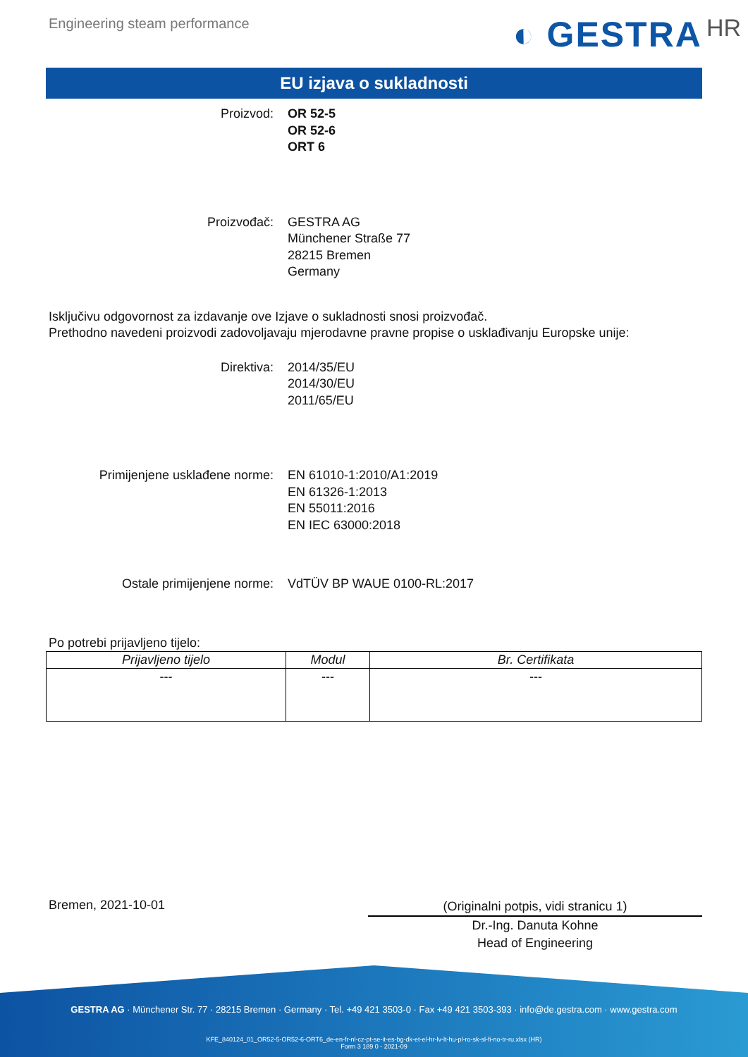Engineering steam performance
◐ GESTRA HR
EU izjava o sukladnosti
Proizvod: OR 52-5
OR 52-6
ORT 6
Proizvođač: GESTRA AG
Münchener Straße 77
28215 Bremen
Germany
Isključivu odgovornost za izdavanje ove Izjave o sukladnosti snosi proizvođač.
Prethodno navedeni proizvodi zadovoljavaju mjerodavne pravne propise o usklađivanju Europske unije:
Direktiva: 2014/35/EU
2014/30/EU
2011/65/EU
Primijenjene usklađene norme: EN 61010-1:2010/A1:2019
EN 61326-1:2013
EN 55011:2016
EN IEC 63000:2018
Ostale primijenjene norme: VdTÜV BP WAUE 0100-RL:2017
Po potrebi prijavljeno tijelo:
| Prijavljeno tijelo | Modul | Br. Certifikata |
| --- | --- | --- |
| --- | --- | --- |
Bremen, 2021-10-01
(Originalni potpis, vidi stranicu 1)
Dr.-Ing. Danuta Kohne
Head of Engineering
GESTRA AG · Münchener Str. 77 · 28215 Bremen · Germany · Tel. +49 421 3503-0 · Fax +49 421 3503-393 · info@de.gestra.com · www.gestra.com
KFE_840124_01_OR52-5-OR52-6-ORT6_de-en-fr-nl-cz-pt-se-it-es-bg-dk-et-el-hr-lv-lt-hu-pl-ro-sk-sl-fi-no-tr-ru.xlsx (HR)
Form 3 189 0 - 2021-09